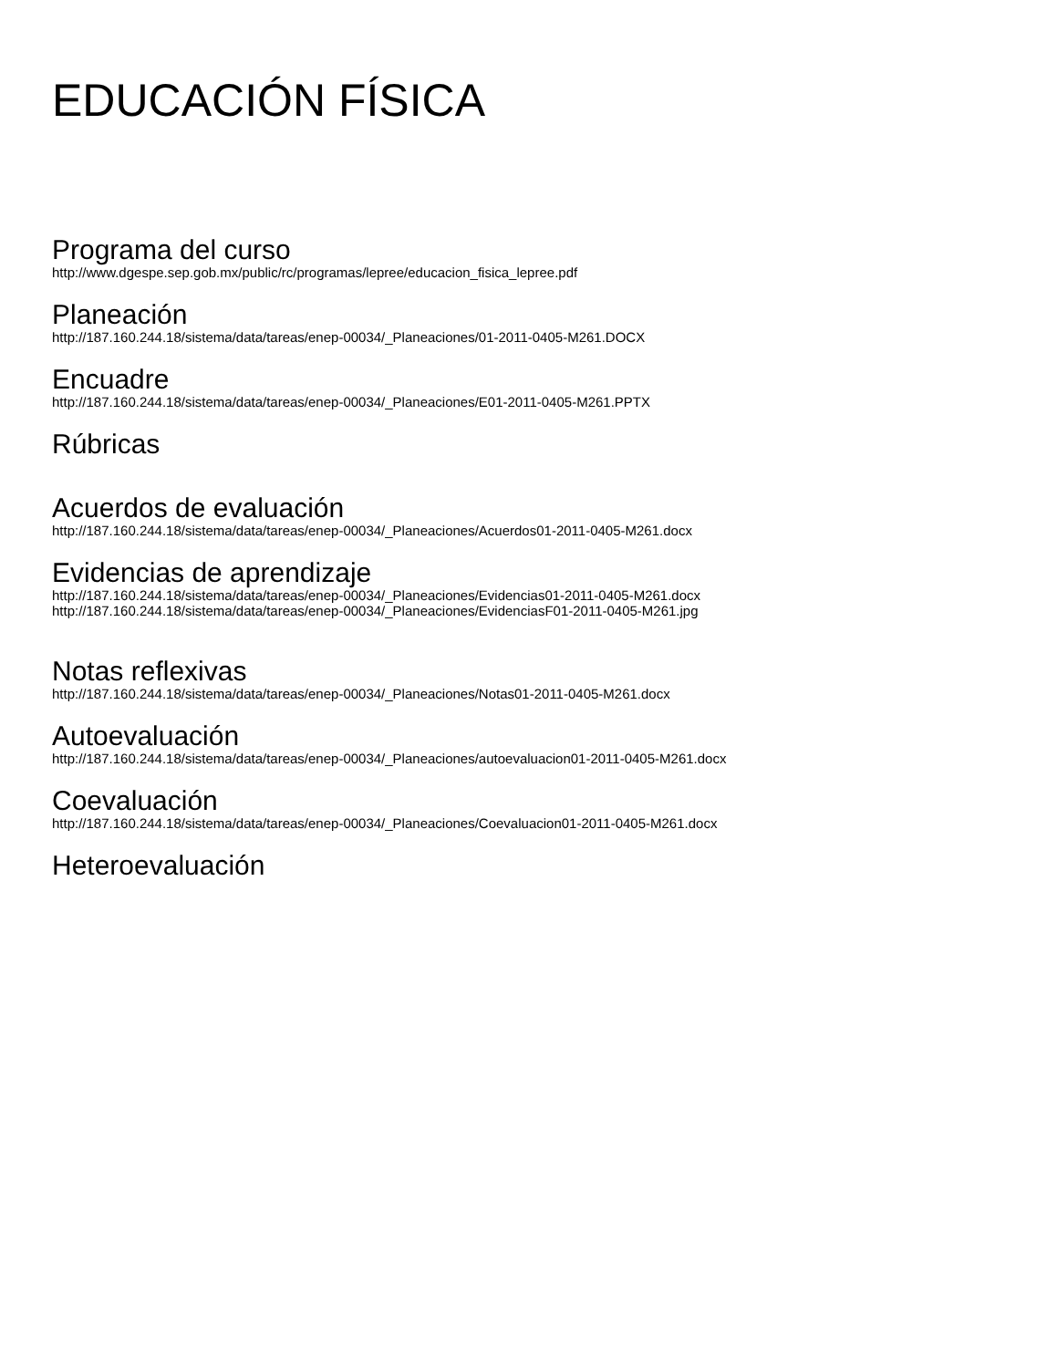EDUCACIÓN FÍSICA
Programa del curso
http://www.dgespe.sep.gob.mx/public/rc/programas/lepree/educacion_fisica_lepree.pdf
Planeación
http://187.160.244.18/sistema/data/tareas/enep-00034/_Planeaciones/01-2011-0405-M261.DOCX
Encuadre
http://187.160.244.18/sistema/data/tareas/enep-00034/_Planeaciones/E01-2011-0405-M261.PPTX
Rúbricas
Acuerdos de evaluación
http://187.160.244.18/sistema/data/tareas/enep-00034/_Planeaciones/Acuerdos01-2011-0405-M261.docx
Evidencias de aprendizaje
http://187.160.244.18/sistema/data/tareas/enep-00034/_Planeaciones/Evidencias01-2011-0405-M261.docx
http://187.160.244.18/sistema/data/tareas/enep-00034/_Planeaciones/EvidenciasF01-2011-0405-M261.jpg
Notas reflexivas
http://187.160.244.18/sistema/data/tareas/enep-00034/_Planeaciones/Notas01-2011-0405-M261.docx
Autoevaluación
http://187.160.244.18/sistema/data/tareas/enep-00034/_Planeaciones/autoevaluacion01-2011-0405-M261.docx
Coevaluación
http://187.160.244.18/sistema/data/tareas/enep-00034/_Planeaciones/Coevaluacion01-2011-0405-M261.docx
Heteroevaluación